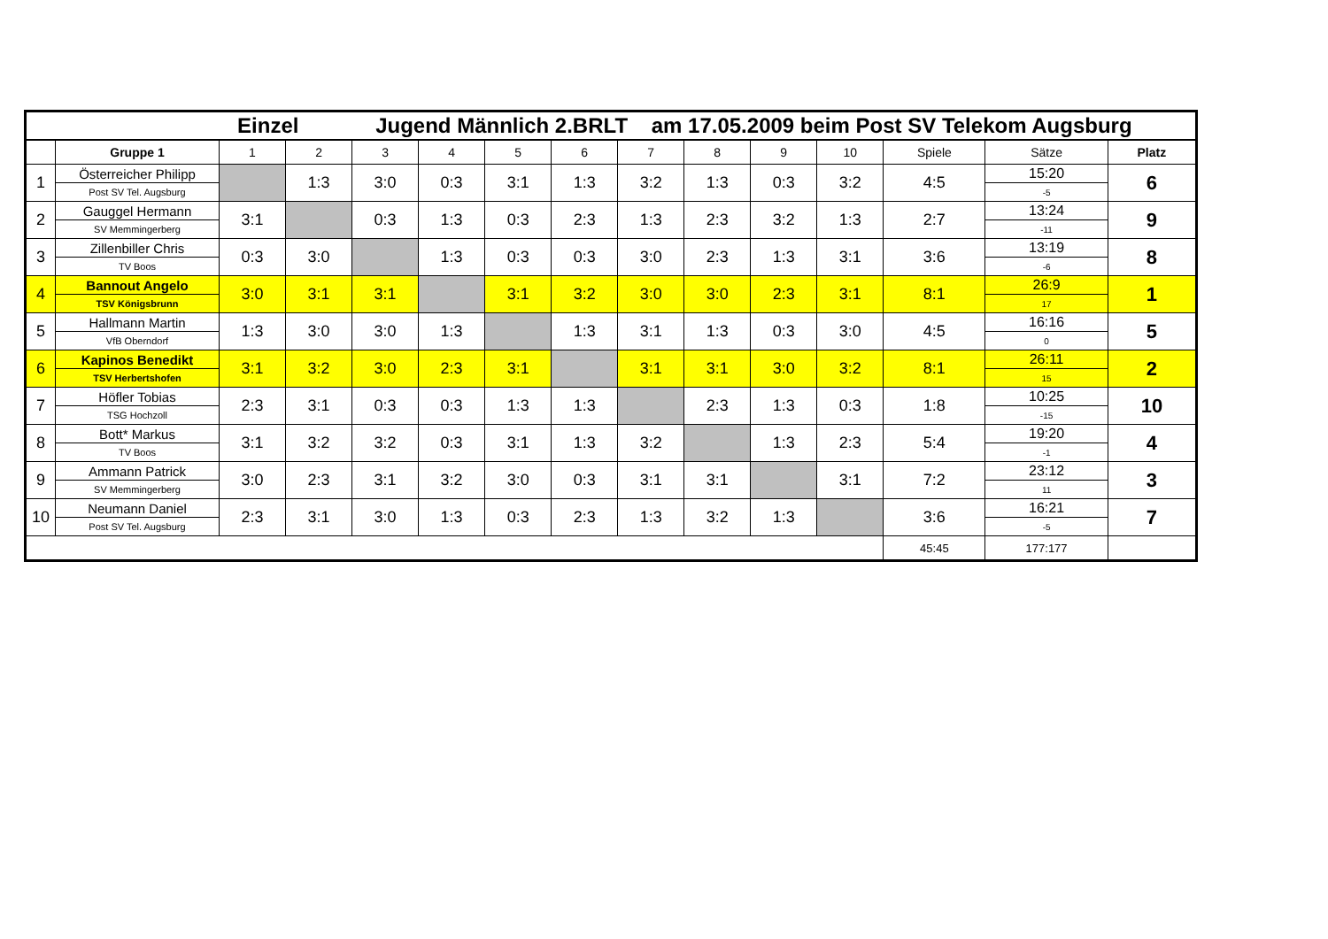| Einzel Jugend Männlich 2.BRLT am 17.05.2009 beim Post SV Telekom Augsburg | | | | | | | | | | | | | | |
| | Gruppe 1 | 1 | 2 | 3 | 4 | 5 | 6 | 7 | 8 | 9 | 10 | Spiele | Sätze | Platz |
| 1 | Österreicher Philipp | | 1:3 | 3:0 | 0:3 | 3:1 | 1:3 | 3:2 | 1:3 | 0:3 | 3:2 | 4:5 | 15:20 | 6 |
| | Post SV Tel. Augsburg | | | | | | | | | | | | -5 | |
| 2 | Gauggel Hermann | 3:1 | | 0:3 | 1:3 | 0:3 | 2:3 | 1:3 | 2:3 | 3:2 | 1:3 | 2:7 | 13:24 | 9 |
| | SV Memmingerberg | | | | | | | | | | | | -11 | |
| 3 | Zillenbiller Chris | 0:3 | 3:0 | | 1:3 | 0:3 | 0:3 | 3:0 | 2:3 | 1:3 | 3:1 | 3:6 | 13:19 | 8 |
| | TV Boos | | | | | | | | | | | | -6 | |
| 4 | Bannout Angelo | 3:0 | 3:1 | 3:1 | | 3:1 | 3:2 | 3:0 | 3:0 | 2:3 | 3:1 | 8:1 | 26:9 | 1 |
| | TSV Königsbrunn | | | | | | | | | | | | 17 | |
| 5 | Hallmann Martin | 1:3 | 3:0 | 3:0 | 1:3 | | 1:3 | 3:1 | 1:3 | 0:3 | 3:0 | 4:5 | 16:16 | 5 |
| | VfB Oberndorf | | | | | | | | | | | | 0 | |
| 6 | Kapinos Benedikt | 3:1 | 3:2 | 3:0 | 2:3 | 3:1 | | 3:1 | 3:1 | 3:0 | 3:2 | 8:1 | 26:11 | 2 |
| | TSV Herbertshofen | | | | | | | | | | | | 15 | |
| 7 | Höfler Tobias | 2:3 | 3:1 | 0:3 | 0:3 | 1:3 | 1:3 | | 2:3 | 1:3 | 0:3 | 1:8 | 10:25 | 10 |
| | TSG Hochzoll | | | | | | | | | | | | -15 | |
| 8 | Bott* Markus | 3:1 | 3:2 | 3:2 | 0:3 | 3:1 | 1:3 | 3:2 | | 1:3 | 2:3 | 5:4 | 19:20 | 4 |
| | TV Boos | | | | | | | | | | | | -1 | |
| 9 | Ammann Patrick | 3:0 | 2:3 | 3:1 | 3:2 | 3:0 | 0:3 | 3:1 | 3:1 | | 3:1 | 7:2 | 23:12 | 3 |
| | SV Memmingerberg | | | | | | | | | | | | 11 | |
| 10 | Neumann Daniel | 2:3 | 3:1 | 3:0 | 1:3 | 0:3 | 2:3 | 1:3 | 3:2 | 1:3 | | 3:6 | 16:21 | 7 |
| | Post SV Tel. Augsburg | | | | | | | | | | | | -5 | |
| | | | | | | | | | | | | 45:45 | 177:177 | |